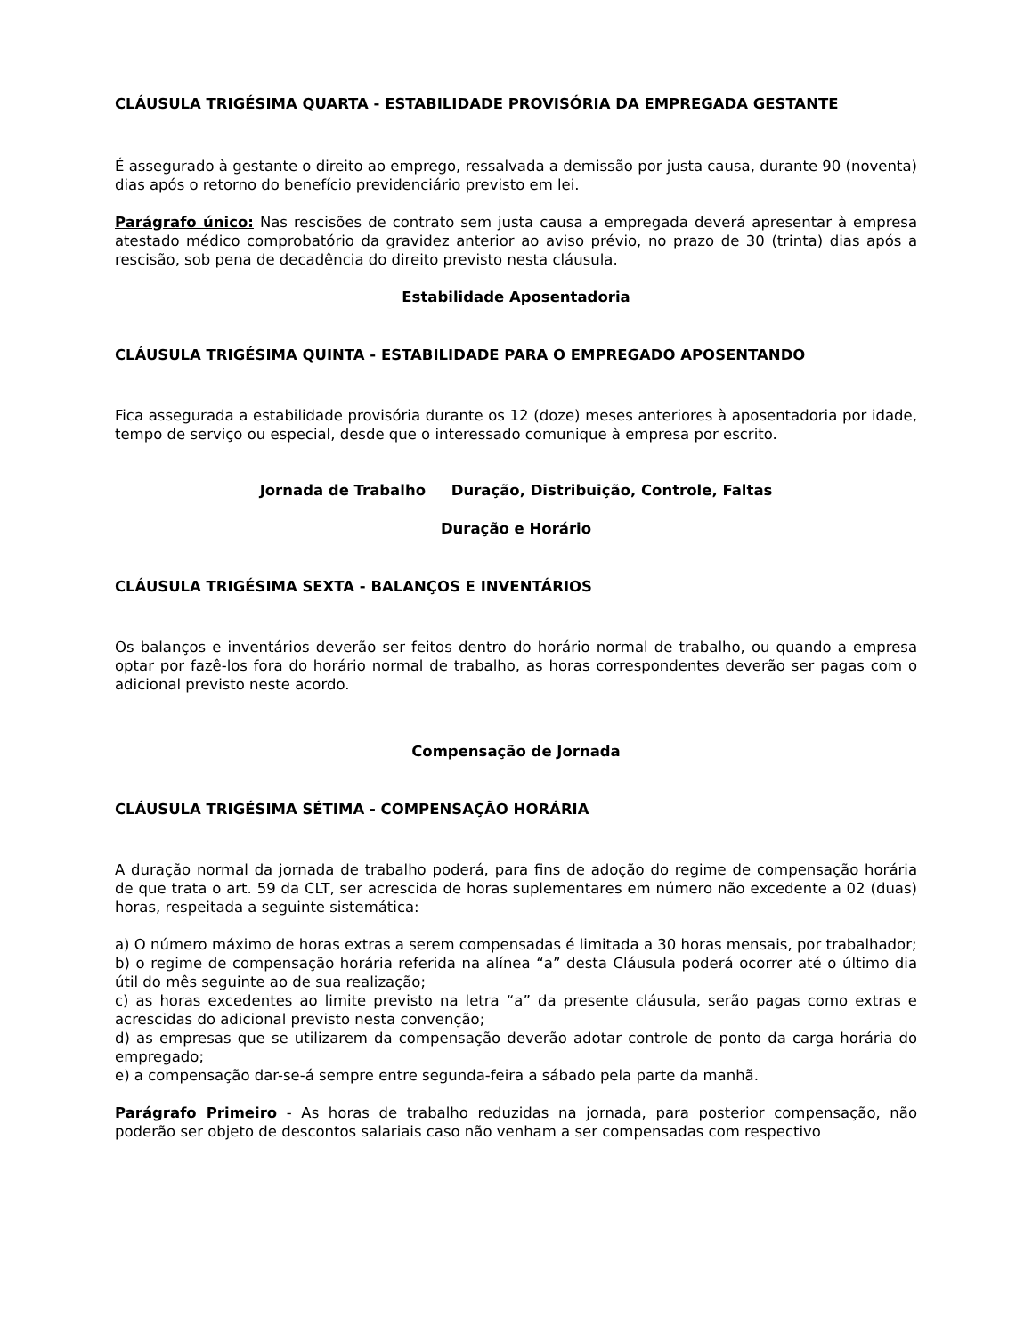CLÁUSULA TRIGÉSIMA QUARTA - ESTABILIDADE PROVISÓRIA DA EMPREGADA GESTANTE
É assegurado à gestante o direito ao emprego, ressalvada a demissão por justa causa, durante 90 (noventa) dias após o retorno do benefício previdenciário previsto em lei.
Parágrafo único: Nas rescisões de contrato sem justa causa a empregada deverá apresentar à empresa atestado médico comprobatório da gravidez anterior ao aviso prévio, no prazo de 30 (trinta) dias após a rescisão, sob pena de decadência do direito previsto nesta cláusula.
Estabilidade Aposentadoria
CLÁUSULA TRIGÉSIMA QUINTA - ESTABILIDADE PARA O EMPREGADO APOSENTANDO
Fica assegurada a estabilidade provisória durante os 12 (doze) meses anteriores à aposentadoria por idade, tempo de serviço ou especial, desde que o interessado comunique à empresa por escrito.
Jornada de Trabalho Duração, Distribuição, Controle, Faltas
Duração e Horário
CLÁUSULA TRIGÉSIMA SEXTA - BALANÇOS E INVENTÁRIOS
Os balanços e inventários deverão ser feitos dentro do horário normal de trabalho, ou quando a empresa optar por fazê-los fora do horário normal de trabalho, as horas correspondentes deverão ser pagas com o adicional previsto neste acordo.
Compensação de Jornada
CLÁUSULA TRIGÉSIMA SÉTIMA - COMPENSAÇÃO HORÁRIA
A duração normal da jornada de trabalho poderá, para fins de adoção do regime de compensação horária de que trata o art. 59 da CLT, ser acrescida de horas suplementares em número não excedente a 02 (duas) horas, respeitada a seguinte sistemática:
a) O número máximo de horas extras a serem compensadas é limitada a 30 horas mensais, por trabalhador;
b) o regime de compensação horária referida na alínea “a” desta Cláusula poderá ocorrer até o último dia útil do mês seguinte ao de sua realização;
c) as horas excedentes ao limite previsto na letra “a” da presente cláusula, serão pagas como extras e acrescidas do adicional previsto nesta convenção;
d) as empresas que se utilizarem da compensação deverão adotar controle de ponto da carga horária do empregado;
e) a compensação dar-se-á sempre entre segunda-feira a sábado pela parte da manhã.
Parágrafo Primeiro - As horas de trabalho reduzidas na jornada, para posterior compensação, não poderão ser objeto de descontos salariais caso não venham a ser compensadas com respectivo